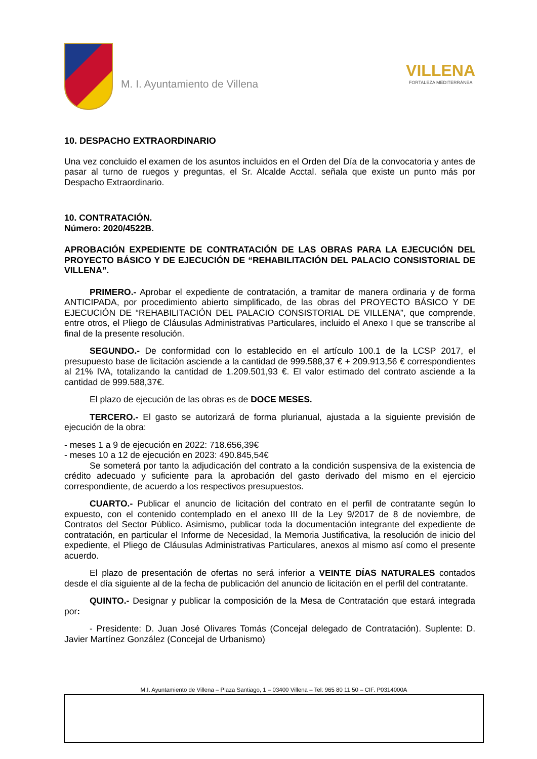M. I. Ayuntamiento de Villena
VILLENA
FORTALEZA MEDITERRÁNEA
10. DESPACHO EXTRAORDINARIO
Una vez concluido el examen de los asuntos incluidos en el Orden del Día de la convocatoria y antes de pasar al turno de ruegos y preguntas, el Sr. Alcalde Acctal. señala que existe un punto más por Despacho Extraordinario.
10. CONTRATACIÓN.
Número: 2020/4522B.
APROBACIÓN EXPEDIENTE DE CONTRATACIÓN DE LAS OBRAS PARA LA EJECUCIÓN DEL PROYECTO BÁSICO Y DE EJECUCIÓN DE “REHABILITACIÓN DEL PALACIO CONSISTORIAL DE VILLENA”.
PRIMERO.- Aprobar el expediente de contratación, a tramitar de manera ordinaria y de forma ANTICIPADA, por procedimiento abierto simplificado, de las obras del PROYECTO BÁSICO Y DE EJECUCIÓN DE “REHABILITACIÓN DEL PALACIO CONSISTORIAL DE VILLENA”, que comprende, entre otros, el Pliego de Cláusulas Administrativas Particulares, incluido el Anexo I que se transcribe al final de la presente resolución.
SEGUNDO.- De conformidad con lo establecido en el artículo 100.1 de la LCSP 2017, el presupuesto base de licitación asciende a la cantidad de 999.588,37 € + 209.913,56 € correspondientes al 21% IVA, totalizando la cantidad de 1.209.501,93 €. El valor estimado del contrato asciende a la cantidad de 999.588,37€.
El plazo de ejecución de las obras es de DOCE MESES.
TERCERO.- El gasto se autorizará de forma plurianual, ajustada a la siguiente previsión de ejecución de la obra:
- meses 1 a 9 de ejecución en 2022: 718.656,39€
- meses 10 a 12 de ejecución en 2023: 490.845,54€
Se someterá por tanto la adjudicación del contrato a la condición suspensiva de la existencia de crédito adecuado y suficiente para la aprobación del gasto derivado del mismo en el ejercicio correspondiente, de acuerdo a los respectivos presupuestos.
CUARTO.- Publicar el anuncio de licitación del contrato en el perfil de contratante según lo expuesto, con el contenido contemplado en el anexo III de la Ley 9/2017 de 8 de noviembre, de Contratos del Sector Público. Asimismo, publicar toda la documentación integrante del expediente de contratación, en particular el Informe de Necesidad, la Memoria Justificativa, la resolución de inicio del expediente, el Pliego de Cláusulas Administrativas Particulares, anexos al mismo así como el presente acuerdo.
El plazo de presentación de ofertas no será inferior a VEINTE DÍAS NATURALES contados desde el día siguiente al de la fecha de publicación del anuncio de licitación en el perfil del contratante.
QUINTO.- Designar y publicar la composición de la Mesa de Contratación que estará integrada por:
- Presidente: D. Juan José Olivares Tomás (Concejal delegado de Contratación). Suplente: D. Javier Martínez González (Concejal de Urbanismo)
M.I. Ayuntamiento de Villena – Plaza Santiago, 1 – 03400 Villena – Tel: 965 80 11 50 – CIF. P0314000A